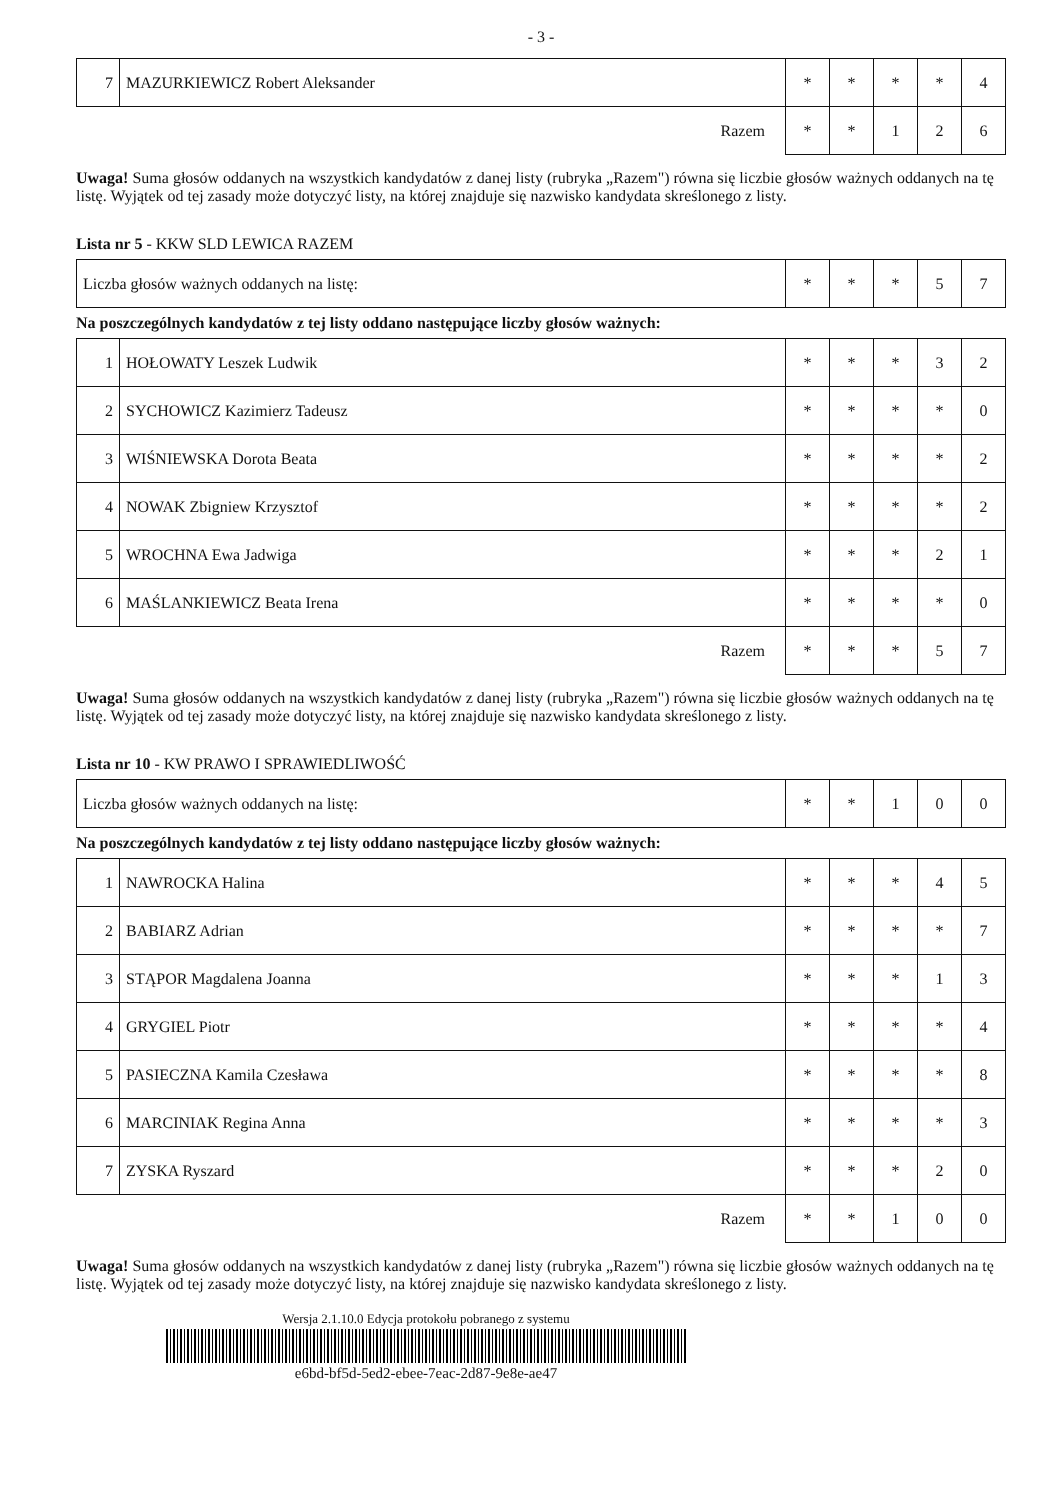- 3 -
| 7 | MAZURKIEWICZ Robert Aleksander | * | * | * | * | 4 |
| Razem | | * | * | 1 | 2 | 6 |
Uwaga! Suma głosów oddanych na wszystkich kandydatów z danej listy (rubryka „Razem") równa się liczbie głosów ważnych oddanych na tę listę. Wyjątek od tej zasady może dotyczyć listy, na której znajduje się nazwisko kandydata skreślonego z listy.
Lista nr 5 - KKW SLD LEWICA RAZEM
| Liczba głosów ważnych oddanych na listę: | * | * | * | 5 | 7 |
Na poszczególnych kandydatów z tej listy oddano następujące liczby głosów ważnych:
| 1 | HOŁOWATY Leszek Ludwik | * | * | * | 3 | 2 |
| 2 | SYCHOWICZ Kazimierz Tadeusz | * | * | * | * | 0 |
| 3 | WIŚNIEWSKA Dorota Beata | * | * | * | * | 2 |
| 4 | NOWAK Zbigniew Krzysztof | * | * | * | * | 2 |
| 5 | WROCHNA Ewa Jadwiga | * | * | * | 2 | 1 |
| 6 | MAŚLANKIEWICZ Beata Irena | * | * | * | * | 0 |
| Razem | | * | * | * | 5 | 7 |
Uwaga! Suma głosów oddanych na wszystkich kandydatów z danej listy (rubryka „Razem") równa się liczbie głosów ważnych oddanych na tę listę. Wyjątek od tej zasady może dotyczyć listy, na której znajduje się nazwisko kandydata skreślonego z listy.
Lista nr 10 - KW PRAWO I SPRAWIEDLIWOŚĆ
| Liczba głosów ważnych oddanych na listę: | * | * | 1 | 0 | 0 |
Na poszczególnych kandydatów z tej listy oddano następujące liczby głosów ważnych:
| 1 | NAWROCKA Halina | * | * | * | 4 | 5 |
| 2 | BABIARZ Adrian | * | * | * | * | 7 |
| 3 | STĄPOR Magdalena Joanna | * | * | * | 1 | 3 |
| 4 | GRYGIEL Piotr | * | * | * | * | 4 |
| 5 | PASIECZNA Kamila Czesława | * | * | * | * | 8 |
| 6 | MARCINIAK Regina Anna | * | * | * | * | 3 |
| 7 | ZYSKA Ryszard | * | * | * | 2 | 0 |
| Razem | | * | * | 1 | 0 | 0 |
Uwaga! Suma głosów oddanych na wszystkich kandydatów z danej listy (rubryka „Razem") równa się liczbie głosów ważnych oddanych na tę listę. Wyjątek od tej zasady może dotyczyć listy, na której znajduje się nazwisko kandydata skreślonego z listy.
Wersja 2.1.10.0 Edycja protokołu pobranego z systemu
e6bd-bf5d-5ed2-ebee-7eac-2d87-9e8e-ae47